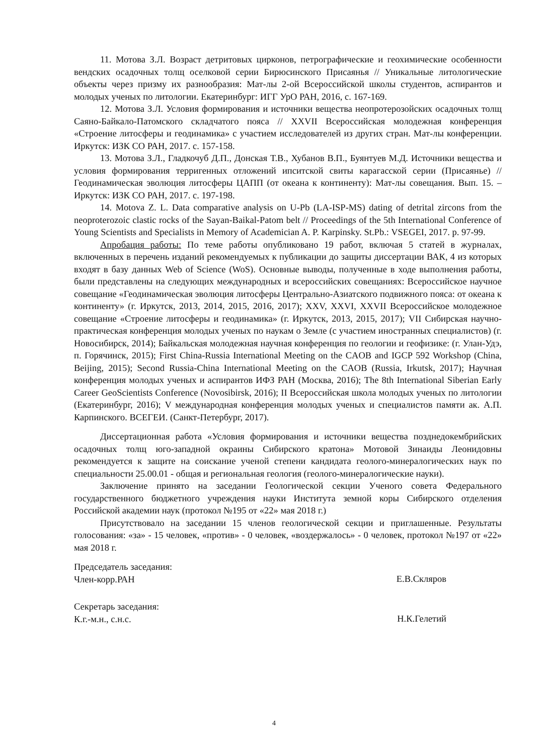11. Мотова З.Л. Возраст детритовых цирконов, петрографические и геохимические особенности вендских осадочных толщ оселковой серии Бирюсинского Присаянья // Уникальные литологические объекты через призму их разнообразия: Мат-лы 2-ой Всероссийской школы студентов, аспирантов и молодых ученых по литологии. Екатеринбург: ИГГ УрО РАН, 2016, с. 167-169.
12. Мотова З.Л. Условия формирования и источники вещества неопротерозойских осадочных толщ Саяно-Байкало-Патомского складчатого пояса // XXVII Всероссийская молодежная конференция «Строение литосферы и геодинамика» с участием исследователей из других стран. Мат-лы конференции. Иркутск: ИЗК СО РАН, 2017. с. 157-158.
13. Мотова З.Л., Гладкочуб Д.П., Донская Т.В., Хубанов В.П., Буянтуев М.Д. Источники вещества и условия формирования терригенных отложений ипситской свиты карагасской серии (Присаянье) // Геодинамическая эволюция литосферы ЦАПП (от океана к континенту): Мат-лы совещания. Вып. 15. – Иркутск: ИЗК СО РАН, 2017. с. 197-198.
14. Motova Z. L. Data comparative analysis on U-Pb (LA-ISP-MS) dating of detrital zircons from the neoproterozoic clastic rocks of the Sayan-Baikal-Patom belt // Proceedings of the 5th International Conference of Young Scientists and Specialists in Memory of Academician A. P. Karpinsky. St.Pb.: VSEGEI, 2017. p. 97-99.
Апробация работы: По теме работы опубликовано 19 работ, включая 5 статей в журналах, включенных в перечень изданий рекомендуемых к публикации до защиты диссертации ВАК, 4 из которых входят в базу данных Web of Science (WoS). Основные выводы, полученные в ходе выполнения работы, были представлены на следующих международных и всероссийских совещаниях: Всероссийское научное совещание «Геодинамическая эволюция литосферы Центрально-Азиатского подвижного пояса: от океана к континенту» (г. Иркутск, 2013, 2014, 2015, 2016, 2017); XXV, XXVI, XXVII Всероссийское молодежное совещание «Строение литосферы и геодинамика» (г. Иркутск, 2013, 2015, 2017); VII Сибирская научно-практическая конференция молодых ученых по наукам о Земле (с участием иностранных специалистов) (г. Новосибирск, 2014); Байкальская молодежная научная конференция по геологии и геофизике: (г. Улан-Удэ, п. Горячинск, 2015); First China-Russia International Meeting on the CAOB and IGCP 592 Workshop (China, Beijing, 2015); Second Russia-China International Meeting on the CAOB (Russia, Irkutsk, 2017); Научная конференция молодых ученых и аспирантов ИФЗ РАН (Москва, 2016); The 8th International Siberian Early Career GeoScientists Conference (Novosibirsk, 2016); II Всероссийская школа молодых ученых по литологии (Екатеринбург, 2016); V международная конференция молодых ученых и специалистов памяти ак. А.П. Карпинского. ВСЕГЕИ. (Санкт-Петербург, 2017).
Диссертационная работа «Условия формирования и источники вещества позднедокембрийских осадочных толщ юго-западной окраины Сибирского кратона» Мотовой Зинаиды Леонидовны рекомендуется к защите на соискание ученой степени кандидата геолого-минералогических наук по специальности 25.00.01 - общая и региональная геология (геолого-минералогические науки).
Заключение принято на заседании Геологической секции Ученого совета Федерального государственного бюджетного учреждения науки Института земной коры Сибирского отделения Российской академии наук (протокол №195 от «22» мая 2018 г.)
Присутствовало на заседании 15 членов геологической секции и приглашенные. Результаты голосования: «за» - 15 человек, «против» - 0 человек, «воздержалось» - 0 человек, протокол №197 от «22» мая 2018 г.
Председатель заседания:
Член-корр.РАН
Е.В.Скляров
Секретарь заседания:
К.г.-м.н., с.н.с.
Н.К.Гелетий
4